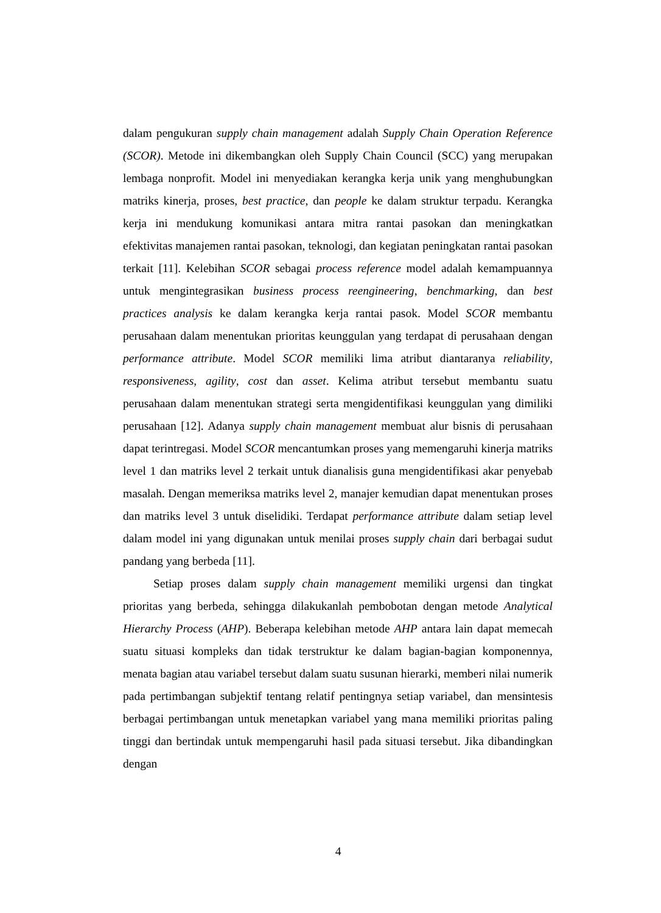dalam pengukuran supply chain management adalah Supply Chain Operation Reference (SCOR). Metode ini dikembangkan oleh Supply Chain Council (SCC) yang merupakan lembaga nonprofit. Model ini menyediakan kerangka kerja unik yang menghubungkan matriks kinerja, proses, best practice, dan people ke dalam struktur terpadu. Kerangka kerja ini mendukung komunikasi antara mitra rantai pasokan dan meningkatkan efektivitas manajemen rantai pasokan, teknologi, dan kegiatan peningkatan rantai pasokan terkait [11]. Kelebihan SCOR sebagai process reference model adalah kemampuannya untuk mengintegrasikan business process reengineering, benchmarking, dan best practices analysis ke dalam kerangka kerja rantai pasok. Model SCOR membantu perusahaan dalam menentukan prioritas keunggulan yang terdapat di perusahaan dengan performance attribute. Model SCOR memiliki lima atribut diantaranya reliability, responsiveness, agility, cost dan asset. Kelima atribut tersebut membantu suatu perusahaan dalam menentukan strategi serta mengidentifikasi keunggulan yang dimiliki perusahaan [12]. Adanya supply chain management membuat alur bisnis di perusahaan dapat terintregasi. Model SCOR mencantumkan proses yang memengaruhi kinerja matriks level 1 dan matriks level 2 terkait untuk dianalisis guna mengidentifikasi akar penyebab masalah. Dengan memeriksa matriks level 2, manajer kemudian dapat menentukan proses dan matriks level 3 untuk diselidiki. Terdapat performance attribute dalam setiap level dalam model ini yang digunakan untuk menilai proses supply chain dari berbagai sudut pandang yang berbeda [11].
Setiap proses dalam supply chain management memiliki urgensi dan tingkat prioritas yang berbeda, sehingga dilakukanlah pembobotan dengan metode Analytical Hierarchy Process (AHP). Beberapa kelebihan metode AHP antara lain dapat memecah suatu situasi kompleks dan tidak terstruktur ke dalam bagian-bagian komponennya, menata bagian atau variabel tersebut dalam suatu susunan hierarki, memberi nilai numerik pada pertimbangan subjektif tentang relatif pentingnya setiap variabel, dan mensintesis berbagai pertimbangan untuk menetapkan variabel yang mana memiliki prioritas paling tinggi dan bertindak untuk mempengaruhi hasil pada situasi tersebut. Jika dibandingkan dengan
4